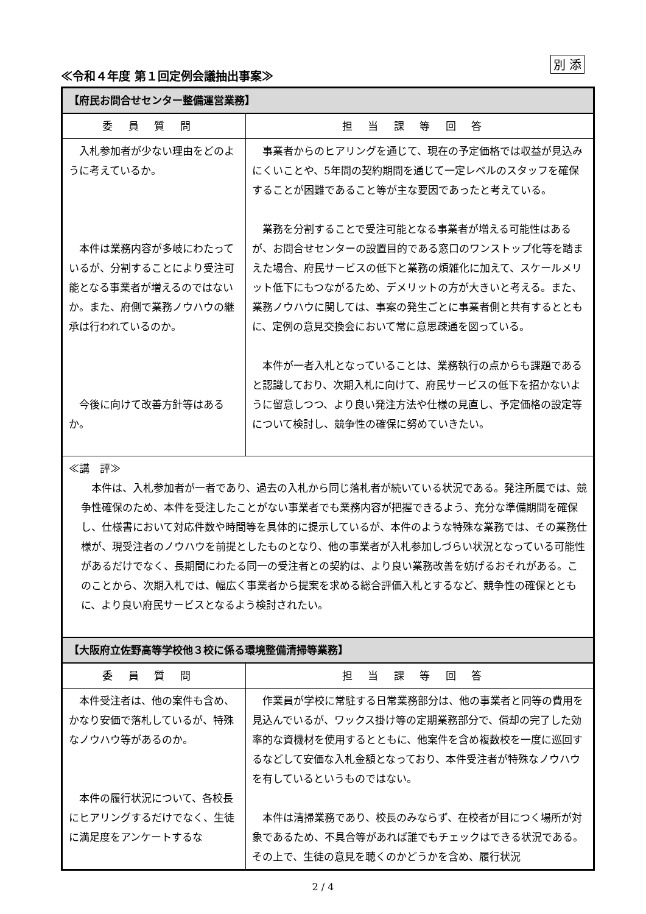別 添
≪令和４年度 第１回定例会議抽出事案≫
| 【府民お問合せセンター整備運営業務】 | |
| 委員質問 | 担当課等回答 |
| 入札参加者が少ない理由をどのように考えているか。 本件は業務内容が多岐にわたっているが、分割することにより受注可能となる事業者が増えるのではないか。また、府側で業務ノウハウの継承は行われているのか。 今後に向けて改善方針等はあるか。 | 事業者からのヒアリングを通じて、現在の予定価格では収益が見込みにくいことや、5年間の契約期間を通じて一定レベルのスタッフを確保することが困難であること等が主な要因であったと考えている。 業務を分割することで受注可能となる事業者が増える可能性はあるが、お問合せセンターの設置目的である窓口のワンストップ化等を踏まえた場合、府民サービスの低下と業務の煩雑化に加えて、スケールメリット低下にもつながるため、デメリットの方が大きいと考える。また、業務ノウハウに関しては、事案の発生ごとに事業者側と共有するとともに、定例の意見交換会において常に意思疎通を図っている。 本件が一者入札となっていることは、業務執行の点からも課題であると認識しており、次期入札に向けて、府民サービスの低下を招かないように留意しつつ、より良い発注方法や仕様の見直し、予定価格の設定等について検討し、競争性の確保に努めていきたい。 |
| ≪講 評≫ 本件は、入札参加者が一者であり、過去の入札から同じ落札者が続いている状況である。発注所属では、競争性確保のため、本件を受注したことがない事業者でも業務内容が把握できるよう、充分な準備期間を確保し、仕様書において対応件数や時間等を具体的に提示しているが、本件のような特殊な業務では、その業務仕様が、現受注者のノウハウを前提としたものとなり、他の事業者が入札参加しづらい状況となっている可能性があるだけでなく、長期間にわたる同一の受注者との契約は、より良い業務改善を妨げるおそれがある。このことから、次期入札では、幅広く事業者から提案を求める総合評価入札とするなど、競争性の確保とともに、より良い府民サービスとなるよう検討されたい。 | |
| 【大阪府立佐野高等学校他３校に係る環境整備清掃等業務】 | |
| 委員質問 | 担当課等回答 |
| 本件受注者は、他の案件も含め、かなり安価で落札しているが、特殊なノウハウ等があるのか。 本件の履行状況について、各校長にヒアリングするだけでなく、生徒に満足度をアンケートするな | 作業員が学校に常駐する日常業務部分は、他の事業者と同等の費用を見込んでいるが、ワックス掛け等の定期業務部分で、償却の完了した効率的な資機材を使用するとともに、他案件を含め複数校を一度に巡回するなどして安価な入札金額となっており、本件受注者が特殊なノウハウを有しているというものではない。 本件は清掃業務であり、校長のみならず、在校者が目につく場所が対象であるため、不具合等があれば誰でもチェックはできる状況である。その上で、生徒の意見を聴くのかどうかを含め、履行状況 |
2 / 4